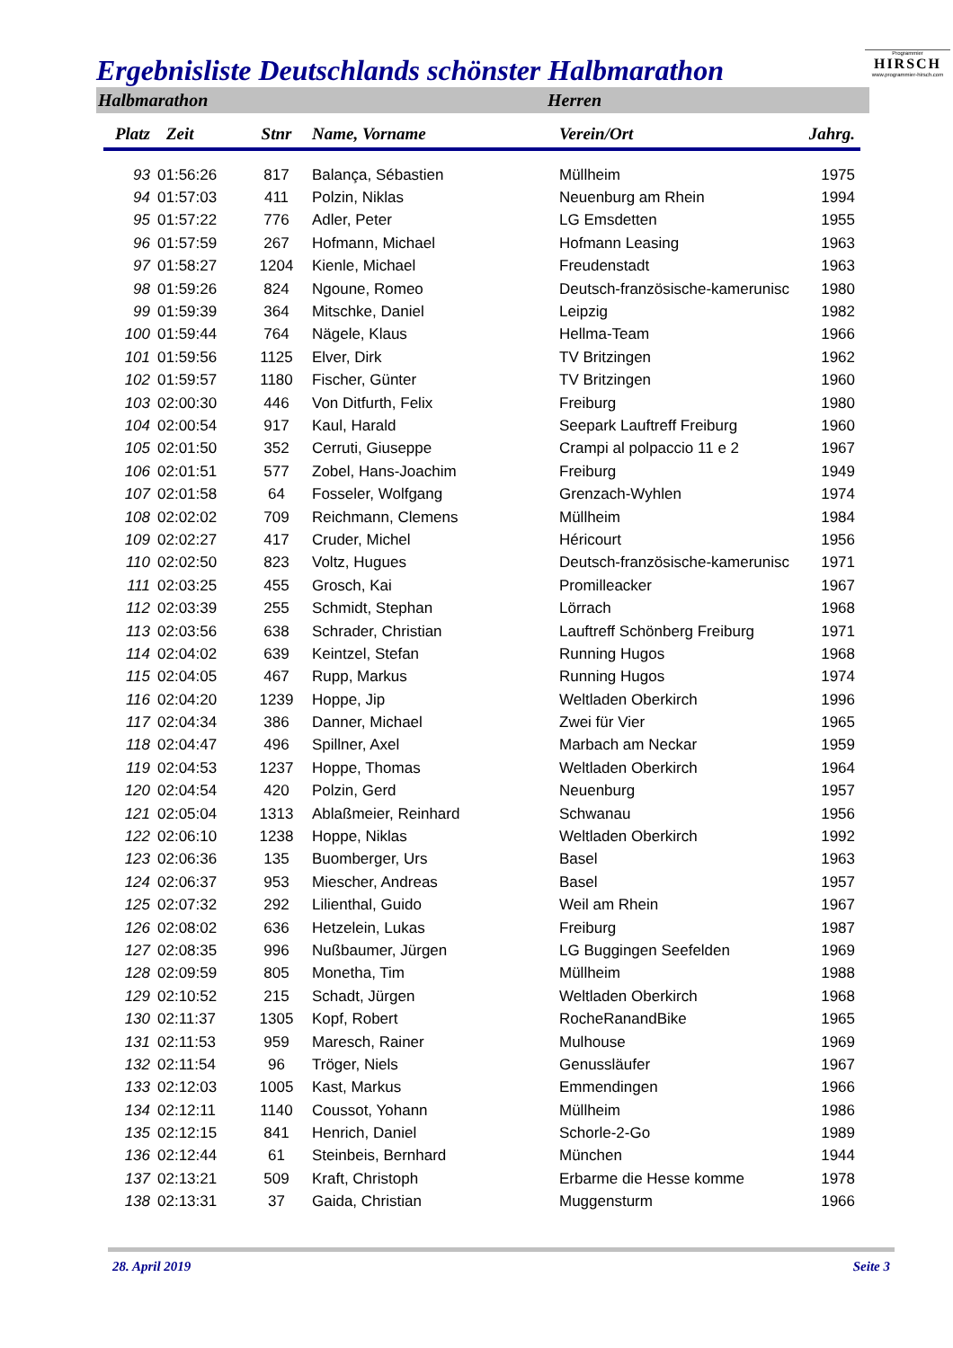Ergebnisliste Deutschlands schönster Halbmarathon
Programmier
HIRSCH
www.programmier-hirsch.com
Halbmarathon Herren
| Platz | Zeit | Stnr | Name, Vorname | Verein/Ort | Jahrg. |
| --- | --- | --- | --- | --- | --- |
| 93 | 01:56:26 | 817 | Balança, Sébastien | Müllheim | 1975 |
| 94 | 01:57:03 | 411 | Polzin, Niklas | Neuenburg am Rhein | 1994 |
| 95 | 01:57:22 | 776 | Adler, Peter | LG Emsdetten | 1955 |
| 96 | 01:57:59 | 267 | Hofmann, Michael | Hofmann Leasing | 1963 |
| 97 | 01:58:27 | 1204 | Kienle, Michael | Freudenstadt | 1963 |
| 98 | 01:59:26 | 824 | Ngoune, Romeo | Deutsch-französische-kamerunisc | 1980 |
| 99 | 01:59:39 | 364 | Mitschke, Daniel | Leipzig | 1982 |
| 100 | 01:59:44 | 764 | Nägele, Klaus | Hellma-Team | 1966 |
| 101 | 01:59:56 | 1125 | Elver, Dirk | TV Britzingen | 1962 |
| 102 | 01:59:57 | 1180 | Fischer, Günter | TV Britzingen | 1960 |
| 103 | 02:00:30 | 446 | Von Ditfurth, Felix | Freiburg | 1980 |
| 104 | 02:00:54 | 917 | Kaul, Harald | Seepark Lauftreff Freiburg | 1960 |
| 105 | 02:01:50 | 352 | Cerruti, Giuseppe | Crampi al polpaccio 11 e 2 | 1967 |
| 106 | 02:01:51 | 577 | Zobel, Hans-Joachim | Freiburg | 1949 |
| 107 | 02:01:58 | 64 | Fosseler, Wolfgang | Grenzach-Wyhlen | 1974 |
| 108 | 02:02:02 | 709 | Reichmann, Clemens | Müllheim | 1984 |
| 109 | 02:02:27 | 417 | Cruder, Michel | Héricourt | 1956 |
| 110 | 02:02:50 | 823 | Voltz, Hugues | Deutsch-französische-kamerunisc | 1971 |
| 111 | 02:03:25 | 455 | Grosch, Kai | Promilleacker | 1967 |
| 112 | 02:03:39 | 255 | Schmidt, Stephan | Lörrach | 1968 |
| 113 | 02:03:56 | 638 | Schrader, Christian | Lauftreff Schönberg Freiburg | 1971 |
| 114 | 02:04:02 | 639 | Keintzel, Stefan | Running Hugos | 1968 |
| 115 | 02:04:05 | 467 | Rupp, Markus | Running Hugos | 1974 |
| 116 | 02:04:20 | 1239 | Hoppe, Jip | Weltladen Oberkirch | 1996 |
| 117 | 02:04:34 | 386 | Danner, Michael | Zwei für Vier | 1965 |
| 118 | 02:04:47 | 496 | Spillner, Axel | Marbach am Neckar | 1959 |
| 119 | 02:04:53 | 1237 | Hoppe, Thomas | Weltladen Oberkirch | 1964 |
| 120 | 02:04:54 | 420 | Polzin, Gerd | Neuenburg | 1957 |
| 121 | 02:05:04 | 1313 | Ablaßmeier, Reinhard | Schwanau | 1956 |
| 122 | 02:06:10 | 1238 | Hoppe, Niklas | Weltladen Oberkirch | 1992 |
| 123 | 02:06:36 | 135 | Buomberger, Urs | Basel | 1963 |
| 124 | 02:06:37 | 953 | Miescher, Andreas | Basel | 1957 |
| 125 | 02:07:32 | 292 | Lilienthal, Guido | Weil am Rhein | 1967 |
| 126 | 02:08:02 | 636 | Hetzelein, Lukas | Freiburg | 1987 |
| 127 | 02:08:35 | 996 | Nußbaumer, Jürgen | LG Buggingen Seefelden | 1969 |
| 128 | 02:09:59 | 805 | Monetha, Tim | Müllheim | 1988 |
| 129 | 02:10:52 | 215 | Schadt, Jürgen | Weltladen Oberkirch | 1968 |
| 130 | 02:11:37 | 1305 | Kopf, Robert | RocheRanandBike | 1965 |
| 131 | 02:11:53 | 959 | Maresch, Rainer | Mulhouse | 1969 |
| 132 | 02:11:54 | 96 | Tröger, Niels | Genussläufer | 1967 |
| 133 | 02:12:03 | 1005 | Kast, Markus | Emmendingen | 1966 |
| 134 | 02:12:11 | 1140 | Coussot, Yohann | Müllheim | 1986 |
| 135 | 02:12:15 | 841 | Henrich, Daniel | Schorle-2-Go | 1989 |
| 136 | 02:12:44 | 61 | Steinbeis, Bernhard | München | 1944 |
| 137 | 02:13:21 | 509 | Kraft, Christoph | Erbarme die Hesse komme | 1978 |
| 138 | 02:13:31 | 37 | Gaida, Christian | Muggensturm | 1966 |
28. April 2019 Seite 3